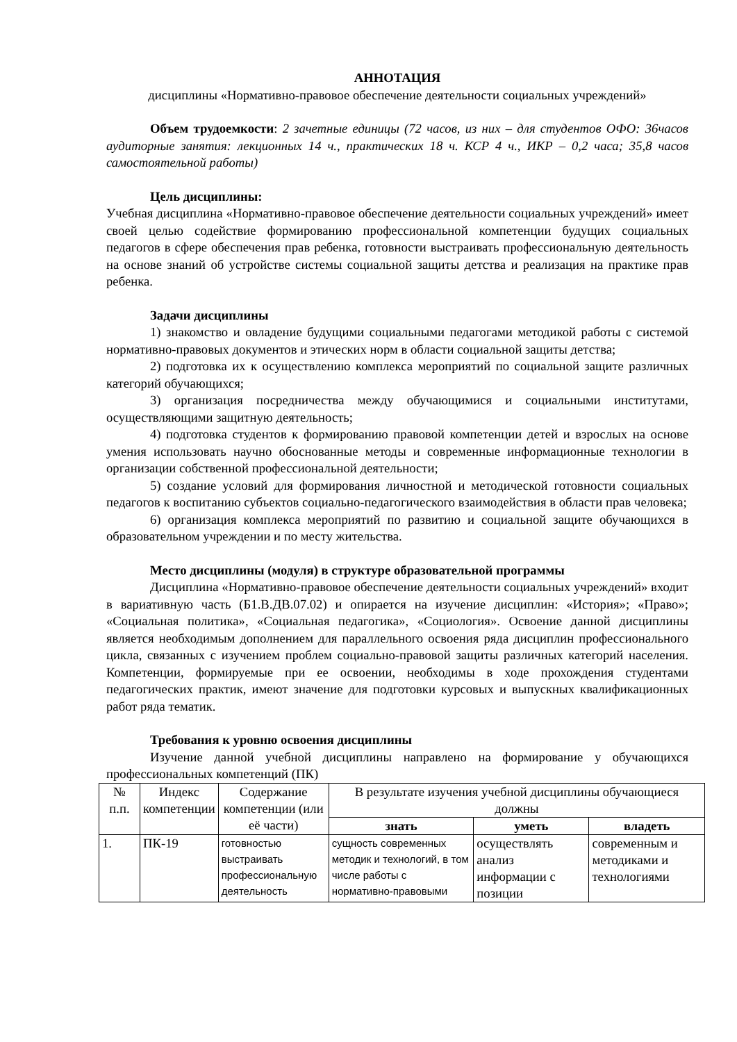АННОТАЦИЯ
дисциплины «Нормативно-правовое обеспечение деятельности социальных учреждений»
Объем трудоемкости: 2 зачетные единицы (72 часов, из них – для студентов ОФО: 36часов аудиторные занятия: лекционных 14 ч., практических 18 ч. КСР 4 ч., ИКР – 0,2 часа; 35,8 часов самостоятельной работы)
Цель дисциплины:
Учебная дисциплина «Нормативно-правовое обеспечение деятельности социальных учреждений» имеет своей целью содействие формированию профессиональной компетенции будущих социальных педагогов в сфере обеспечения прав ребенка, готовности выстраивать профессиональную деятельность на основе знаний об устройстве системы социальной защиты детства и реализация на практике прав ребенка.
Задачи дисциплины
1) знакомство и овладение будущими социальными педагогами методикой работы с системой нормативно-правовых документов и этических норм в области социальной защиты детства;
2) подготовка их к осуществлению комплекса мероприятий по социальной защите различных категорий обучающихся;
3) организация посредничества между обучающимися и социальными институтами, осуществляющими защитную деятельность;
4) подготовка студентов к формированию правовой компетенции детей и взрослых на основе умения использовать научно обоснованные методы и современные информационные технологии в организации собственной профессиональной деятельности;
5) создание условий для формирования личностной и методической готовности социальных педагогов к воспитанию субъектов социально-педагогического взаимодействия в области прав человека;
6) организация комплекса мероприятий по развитию и социальной защите обучающихся в образовательном учреждении и по месту жительства.
Место дисциплины (модуля) в структуре образовательной программы
Дисциплина «Нормативно-правовое обеспечение деятельности социальных учреждений» входит в вариативную часть (Б1.В.ДВ.07.02) и опирается на изучение дисциплин: «История»; «Право»; «Социальная политика», «Социальная педагогика», «Социология». Освоение данной дисциплины является необходимым дополнением для параллельного освоения ряда дисциплин профессионального цикла, связанных с изучением проблем социально-правовой защиты различных категорий населения. Компетенции, формируемые при ее освоении, необходимы в ходе прохождения студентами педагогических практик, имеют значение для подготовки курсовых и выпускных квалификационных работ ряда тематик.
Требования к уровню освоения дисциплины
Изучение данной учебной дисциплины направлено на формирование у обучающихся профессиональных компетенций (ПК)
| № п.п. | Индекс компетенции | Содержание компетенции (или её части) | В результате изучения учебной дисциплины обучающиеся должны | | |
| --- | --- | --- | --- | --- | --- |
| | | | знать | уметь | владеть |
| 1. | ПК-19 | готовностью выстраивать профессиональную деятельность | сущность современных методик и технологий, в том числе работы с нормативно-правовыми | осуществлять анализ информации с позиции | современным и методиками и технологиями |